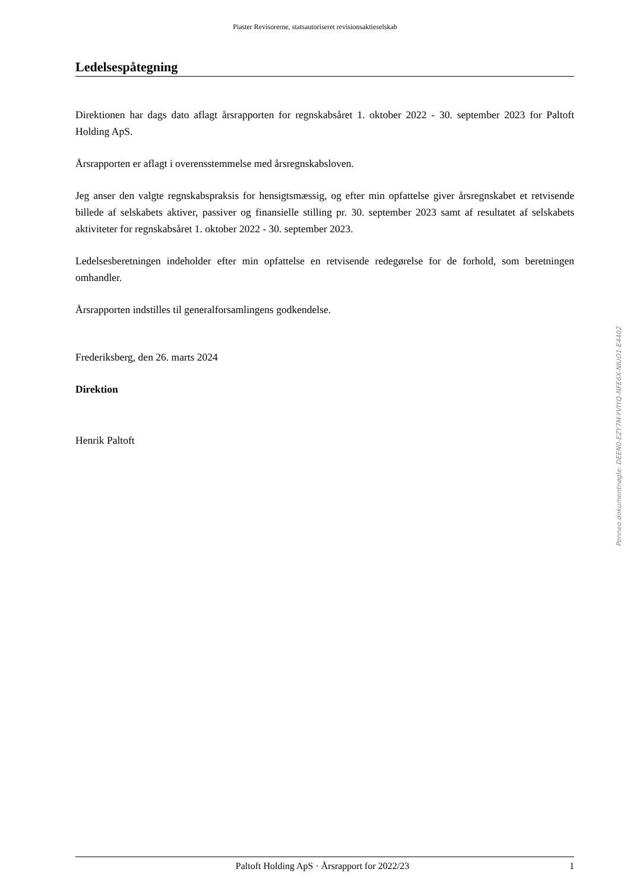Piaster Revisorerne, statsautoriseret revisionsaktieselskab
Ledelsespåtegning
Direktionen har dags dato aflagt årsrapporten for regnskabsåret 1. oktober 2022 - 30. september 2023 for Paltoft Holding ApS.
Årsrapporten er aflagt i overensstemmelse med årsregnskabsloven.
Jeg anser den valgte regnskabspraksis for hensigtsmæssig, og efter min opfattelse giver årsregnskabet et retvisende billede af selskabets aktiver, passiver og finansielle stilling pr. 30. september 2023 samt af resultatet af selskabets aktiviteter for regnskabsåret 1. oktober 2022 - 30. september 2023.
Ledelsesberetningen indeholder efter min opfattelse en retvisende redegørelse for de forhold, som beretningen omhandler.
Årsrapporten indstilles til generalforsamlingens godkendelse.
Frederiksberg, den 26. marts 2024
Direktion
Henrik Paltoft
Penneo dokumentnøgle: DEEN0-EZY7M-YVIYQ-NFE6X-NIUO1-E4402
Paltoft Holding ApS · Årsrapport for 2022/23 1